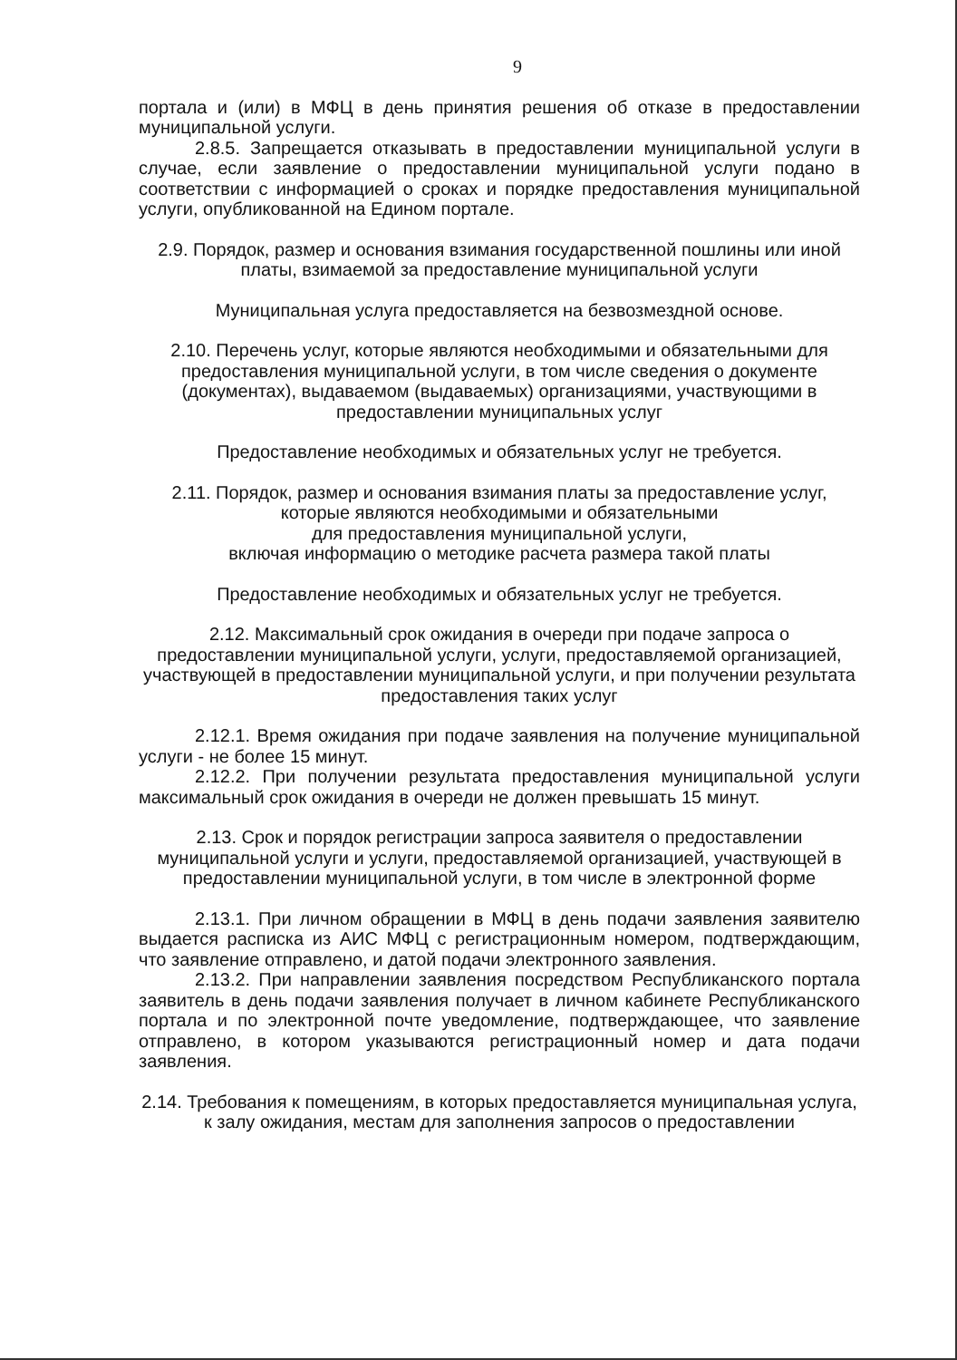9
портала и (или) в МФЦ в день принятия решения об отказе в предоставлении муниципальной услуги.
2.8.5. Запрещается отказывать в предоставлении муниципальной услуги в случае, если заявление о предоставлении муниципальной услуги подано в соответствии с информацией о сроках и порядке предоставления муниципальной услуги, опубликованной на Едином портале.
2.9. Порядок, размер и основания взимания государственной пошлины или иной платы, взимаемой за предоставление муниципальной услуги
Муниципальная услуга предоставляется на безвозмездной основе.
2.10. Перечень услуг, которые являются необходимыми и обязательными для предоставления муниципальной услуги, в том числе сведения о документе (документах), выдаваемом (выдаваемых) организациями, участвующими в предоставлении муниципальных услуг
Предоставление необходимых и обязательных услуг не требуется.
2.11. Порядок, размер и основания взимания платы за предоставление услуг,
которые являются необходимыми и обязательными
для предоставления муниципальной услуги,
включая информацию о методике расчета размера такой платы
Предоставление необходимых и обязательных услуг не требуется.
2.12. Максимальный срок ожидания в очереди при подаче запроса о предоставлении муниципальной услуги, услуги, предоставляемой организацией, участвующей в предоставлении муниципальной услуги, и при получении результата предоставления таких услуг
2.12.1. Время ожидания при подаче заявления на получение муниципальной услуги - не более 15 минут.
2.12.2. При получении результата предоставления муниципальной услуги максимальный срок ожидания в очереди не должен превышать 15 минут.
2.13. Срок и порядок регистрации запроса заявителя о предоставлении муниципальной услуги и услуги, предоставляемой организацией, участвующей в предоставлении муниципальной услуги, в том числе в электронной форме
2.13.1. При личном обращении в МФЦ в день подачи заявления заявителю выдается расписка из АИС МФЦ с регистрационным номером, подтверждающим, что заявление отправлено, и датой подачи электронного заявления.
2.13.2. При направлении заявления посредством Республиканского портала заявитель в день подачи заявления получает в личном кабинете Республиканского портала и по электронной почте уведомление, подтверждающее, что заявление отправлено, в котором указываются регистрационный номер и дата подачи заявления.
2.14. Требования к помещениям, в которых предоставляется муниципальная услуга, к залу ожидания, местам для заполнения запросов о предоставлении